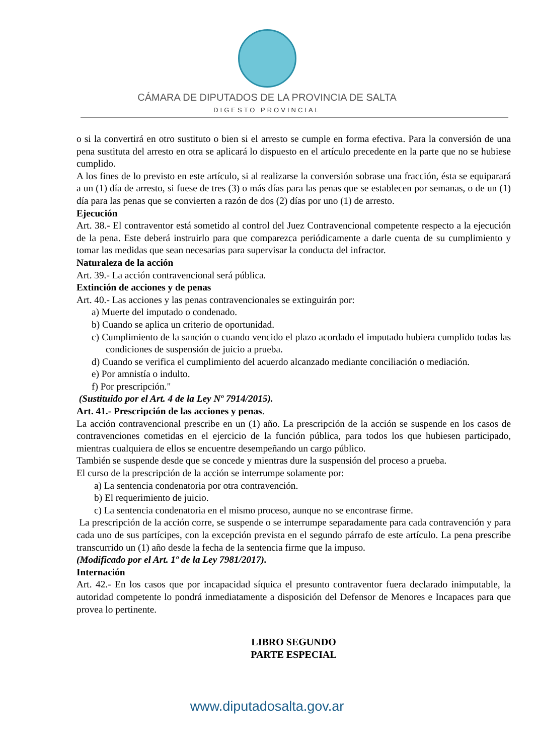CÁMARA DE DIPUTADOS DE LA PROVINCIA DE SALTA
DIGESTO PROVINCIAL
o si la convertirá en otro sustituto o bien si el arresto se cumple en forma efectiva. Para la conversión de una pena sustituta del arresto en otra se aplicará lo dispuesto en el artículo precedente en la parte que no se hubiese cumplido.
A los fines de lo previsto en este artículo, si al realizarse la conversión sobrase una fracción, ésta se equiparará a un (1) día de arresto, si fuese de tres (3) o más días para las penas que se establecen por semanas, o de un (1) día para las penas que se convierten a razón de dos (2) días por uno (1) de arresto.
Ejecución
Art. 38.- El contraventor está sometido al control del Juez Contravencional competente respecto a la ejecución de la pena. Este deberá instruirlo para que comparezca periódicamente a darle cuenta de su cumplimiento y tomar las medidas que sean necesarias para supervisar la conducta del infractor.
Naturaleza de la acción
Art. 39.- La acción contravencional será pública.
Extinción de acciones y de penas
Art. 40.- Las acciones y las penas contravencionales se extinguirán por:
a) Muerte del imputado o condenado.
b) Cuando se aplica un criterio de oportunidad.
c) Cumplimiento de la sanción o cuando vencido el plazo acordado el imputado hubiera cumplido todas las condiciones de suspensión de juicio a prueba.
d) Cuando se verifica el cumplimiento del acuerdo alcanzado mediante conciliación o mediación.
e) Por amnistía o indulto.
f) Por prescripción."
(Sustituido por el Art. 4 de la Ley Nº 7914/2015).
Art. 41.- Prescripción de las acciones y penas.
La acción contravencional prescribe en un (1) año. La prescripción de la acción se suspende en los casos de contravenciones cometidas en el ejercicio de la función pública, para todos los que hubiesen participado, mientras cualquiera de ellos se encuentre desempeñando un cargo público.
También se suspende desde que se concede y mientras dure la suspensión del proceso a prueba.
El curso de la prescripción de la acción se interrumpe solamente por:
a) La sentencia condenatoria por otra contravención.
b) El requerimiento de juicio.
c) La sentencia condenatoria en el mismo proceso, aunque no se encontrase firme.
La prescripción de la acción corre, se suspende o se interrumpe separadamente para cada contravención y para cada uno de sus partícipes, con la excepción prevista en el segundo párrafo de este artículo. La pena prescribe transcurrido un (1) año desde la fecha de la sentencia firme que la impuso.
(Modificado por el Art. 1º de la Ley 7981/2017).
Internación
Art. 42.- En los casos que por incapacidad síquica el presunto contraventor fuera declarado inimputable, la autoridad competente lo pondrá inmediatamente a disposición del Defensor de Menores e Incapaces para que provea lo pertinente.
LIBRO SEGUNDO
PARTE ESPECIAL
www.diputadosalta.gov.ar